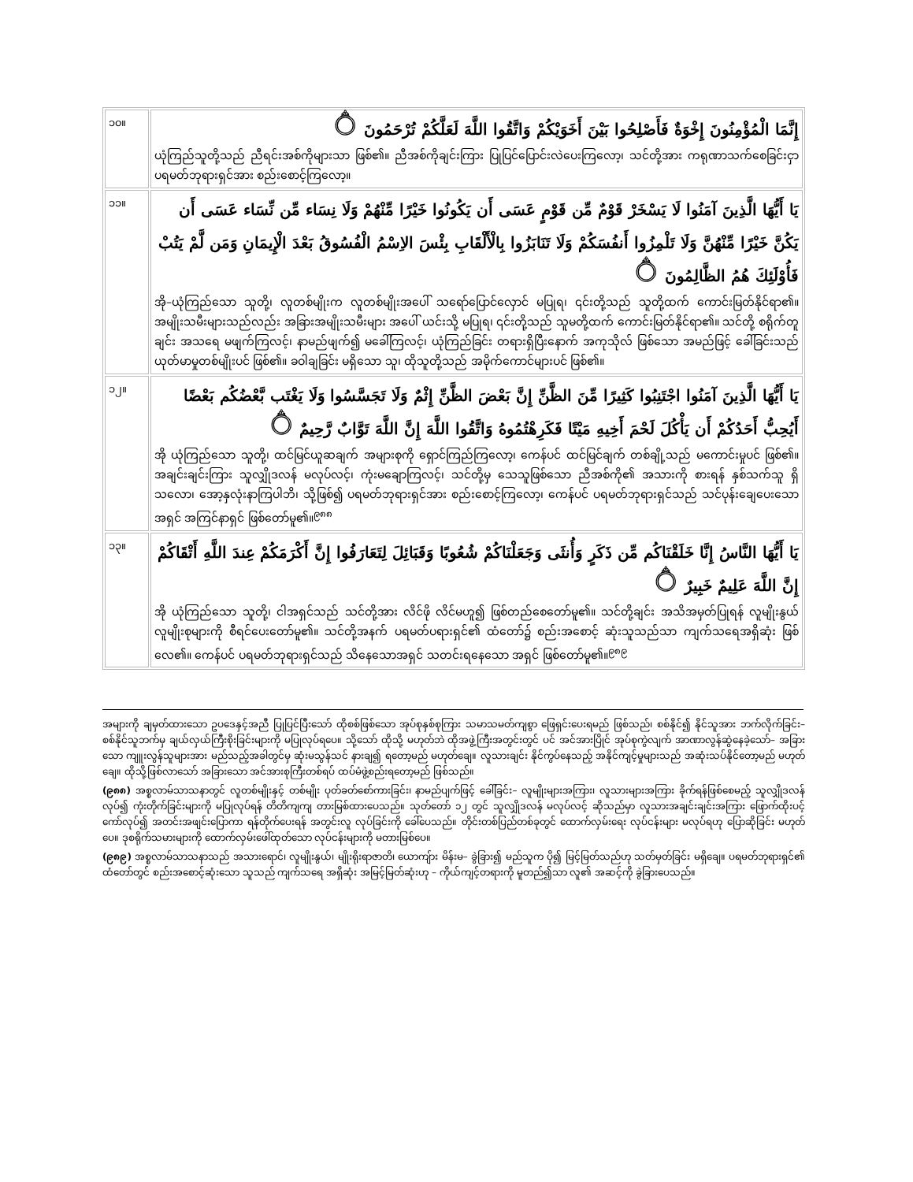| ၁၀။ | إِنَّمَا الْمُؤْمِنُونَ إِخْوَةٌ فَأَصْلِحُوا بَيْنَ أَخَوَيْكُمْ وَاتَّقُوا اللَّهَ لَعَلَّكُمْ تُرْحَمُونَ ۝ ယုံကြည်သူတို့သည် ညီရင်းအစ်ကိုများသာ ဖြစ်၏။ ညီအစ်ကိုချင်းကြား ပြုပြင်ပြောင်းလဲပေးကြလော့၊ သင်တို့အား ကရုဏာသက်စေခြင်းငှာ ပရမတ်ဘုရားရှင်အား စည်းစောင့်ကြလော့။ |
| ၁၁။ | يَا أَيُّهَا الَّذِينَ آمَنُوا لَا يَسْخَرْ قَوْمٌ مِّن قَوْمٍ عَسَى أَن يَكُونُوا خَيْرًا مِّنْهُمْ وَلَا نِسَاء مِّن نِّسَاء عَسَى أَن يَكُنَّ خَيْرًا مِّنْهُنَّ وَلَا تَلْمِزُوا أَنفُسَكُمْ وَلَا تَنَابَزُوا بِالْأَلْقَابِ بِئْسَ الاِسْمُ الْفُسُوقُ بَعْدَ الْإِيمَانِ وَمَن لَّمْ يَتُبْ فَأُوْلَئِكَ هُمُ الظَّالِمُونَ ۝ အို–ယုံကြည်သော သူတို့၊ လူတစ်မျိုးက လူတစ်မျိုးအပေါ် သရော်ပြောင်လှောင် မပြုရ၊ ၎င်းတို့သည် သူတို့ထက် ကောင်းမြတ်နိုင်ရာ၏။ အမျိုးသမီးများသည်လည်း အခြားအမျိုးသမီးများ အပေါ် ယင်းသို့ မပြုရ၊ ၎င်းတို့သည် သူမတို့ထက် ကောင်းမြတ်နိုင်ရာ၏။ သင်တို့ စရိုက်တူချင်း အသရေ မဖျက်ကြလင့်၊ နာမည်ဖျက်၍ မခေါ်ကြလင့်၊ ယုံကြည်ခြင်း တရားရှိပြီးနောက် အကုသိုလ် ဖြစ်သော အမည်ဖြင့် ခေါ်ခြင်းသည် ယုတ်မာမှုတစ်မျိုးပင် ဖြစ်၏။ ခဝါချခြင်း မရှိသော သူ၊ ထိုသူတို့သည် အမိုက်ကောင်များပင် ဖြစ်၏။ |
| ၁၂။ | يَا أَيُّهَا الَّذِينَ آمَنُوا اجْتَنِبُوا كَثِيرًا مِّنَ الظَّنِّ إِنَّ بَعْضَ الظَّنِّ إِثْمٌ وَلَا تَجَسَّسُوا وَلَا يَغْتَب بَّعْضُكُم بَعْضًا أَيُحِبُّ أَحَدُكُمْ أَن يَأْكُلَ لَحْمَ أَخِيهِ مَيْتًا فَكَرِهْتُمُوهُ وَاتَّقُوا اللَّهَ إِنَّ اللَّهَ تَوَّابٌ رَّحِيمٌ ۝ အို ယုံကြည်သော သူတို့၊ ထင်မြင်ယူဆချက် အများစုကို ရှောင်ကြည်ကြလော့၊ ကေန်ပင် ထင်မြင်ချက် တစ်ချို့သည် မကောင်းမှုပင် ဖြစ်၏။ အချင်းချင်းကြား သူလျှိုဒလန် မလုပ်လင့်၊ ကုံးမချောကြလင့်၊ သင်တို့မှ သေသူဖြစ်သော ညီအစ်ကို၏ အသားကို စားရန် နှစ်သက်သူ ရှိသလော၊ အော့နှလုံးနာကြပါဘိ၊ သို့ဖြစ်၍ ပရမတ်ဘုရားရှင်အား စည်းစောင့်ကြလော့၊ ကေန်ပင် ပရမတ်ဘုရားရှင်သည် သင်ပုန်းချေပေးသော အရှင် အကြင်နာရှင် ဖြစ်တော်မူ၏။<sup>၉၈၈</sup> |
| ၁၃။ | يَا أَيُّهَا النَّاسُ إِنَّا خَلَقْنَاكُم مِّن ذَكَرٍ وَأُنثَى وَجَعَلْنَاكُمْ شُعُوبًا وَقَبَائِلَ لِتَعَارَفُوا إِنَّ أَكْرَمَكُمْ عِندَ اللَّهِ أَتْقَاكُمْ إِنَّ اللَّهَ عَلِيمٌ خَبِيرٌ ۝ အို ယုံကြည်သော သူတို့၊ ငါအရှင်သည် သင်တို့အား လိင်ဖို လိင်မဟူ၍ ဖြစ်တည်စေတော်မူ၏။ သင်တို့ချင်း အသိအမှတ်ပြုရန် လူမျိုးနွယ် လူမျိုးစုများကို စီရင်ပေးတော်မူ၏။ သင်တို့အနက် ပရမတ်ပရားရှင်၏ ထံတော်၌ စည်းအစောင့် ဆုံးသူသည်သာ ကျက်သရေအရှိဆုံး ဖြစ်လေ၏။ ကေန်ပင် ပရမတ်ဘုရားရှင်သည် သိနေသောအရှင် သတင်းရနေသော အရှင် ဖြစ်တော်မူ၏။<sup>၉၈၉</sup> |
အများကို ချမှတ်ထားသော ဥပဒေနှင့်အညီ ပြုပြင်ပြီးသော် ထိုစစ်ဖြစ်သော အုပ်စုနှစ်စုကြား သမာသမတ်ကျစွာ ဖြေရှင်းပေးရမည် ဖြစ်သည်၊ စစ်နိုင်၍ နိုင်သူအား ဘက်လိုက်ခြင်း– စစ်နိုင်သူဘက်မှ ချယ်လှယ်ကြီးစိုးခြင်းများကို မပြုလုပ်ရပေ။ သို့သော် ထိုသို့ မဟုတ်ဘဲ ထိုအဖွဲ့ကြီးအတွင်းတွင် ပင် အင်အားပြိုင် အုပ်စုကွဲလျက် အာဏာလွန်ဆွဲနေခဲ့သော်– အခြားသော ကျူးလွန်သူများအား မည်သည့်အခါတွင်မှ ဆုံးမသွန်သင် နားချ၍ ရတော့မည် မဟုတ်ချေ။ လူသားချင်း နိုင်ကွပ်နေသည့် အနိုင်ကျင့်မှုများသည် အဆုံးသပ်နိုင်တော့မည် မဟုတ်ချေ။ ထိုသို့ဖြစ်လာသော် အခြားသော အင်အားစုကြီးတစ်ရပ် ထပ်မံဖွဲ့စည်းရတော့မည် ဖြစ်သည်။
(၉၈၈) အစ္စလာမ်သာသနာတွင် လူတစ်မျိုးနှင့် တစ်မျိုး ပုတ်ခတ်စော်ကားခြင်း၊ နာမည်ပျက်ဖြင့် ခေါ်ခြင်း– လူမျိုးများအကြား၊ လူသားများအကြား ခိုက်ရန်ဖြစ်စေမည့် သူလျှိုဒလန်လုပ်၍ ကုံးတိုက်ခြင်းများကို မပြုလုပ်ရန် တိတိကျကျ တားမြစ်ထားပေသည်။ သုတ်တော် ၁၂ တွင် သူလျှိုဒလန် မလုပ်လင့် ဆိုသည်မှာ လူသားအချင်းချင်းအကြား ဖြောက်ထိုးပင့်ကော်လုပ်၍ အတင်းအဖျင်းပြောကာ ရန်တိုက်ပေးရန် အတွင်းလူ လုပ်ခြင်းကို ခေါ်ပေသည်။ တိုင်းတစ်ပြည်တစ်ခုတွင် ထောက်လှမ်းရေး လုပ်ငန်းများ မလုပ်ရဟု ပြောဆိုခြင်း မဟုတ်ပေ။ ဒုစရိုက်သမားများကို ထောက်လှမ်းဖေါ်ထုတ်သော လုပ်ငန်းများကို မတားမြစ်ပေ။
(၉၈၉) အစ္စလာမ်သာသနာသည် အသားရောင်၊ လူမျိုးနွယ်၊ မျိုးရိုးရာဇာတိ၊ ယောကျ်ား မိန်းမ– ခွဲခြား၍ မည်သူက ပို၍ မြင့်မြတ်သည်ဟု သတ်မှတ်ခြင်း မရှိချေ။ ပရမတ်ဘုရားရှင်၏ ထံတော်တွင် စည်းအစောင့်ဆုံးသော သူသည် ကျက်သရေ အရှိဆုံး အမြင့်မြတ်ဆုံးဟု – ကိုယ်ကျင့်တရားကို မူတည်၍သာ လူ၏ အဆင့်ကို ခွဲခြားပေသည်။